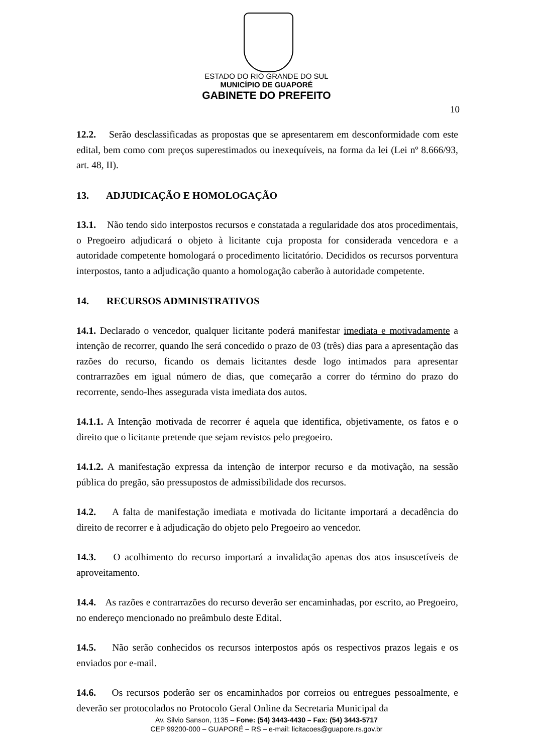ESTADO DO RIO GRANDE DO SUL
MUNICÍPIO DE GUAPORÉ
GABINETE DO PREFEITO
10
12.2. Serão desclassificadas as propostas que se apresentarem em desconformidade com este edital, bem como com preços superestimados ou inexequíveis, na forma da lei (Lei nº 8.666/93, art. 48, II).
13. ADJUDICAÇÃO E HOMOLOGAÇÃO
13.1. Não tendo sido interpostos recursos e constatada a regularidade dos atos procedimentais, o Pregoeiro adjudicará o objeto à licitante cuja proposta for considerada vencedora e a autoridade competente homologará o procedimento licitatório. Decididos os recursos porventura interpostos, tanto a adjudicação quanto a homologação caberão à autoridade competente.
14. RECURSOS ADMINISTRATIVOS
14.1. Declarado o vencedor, qualquer licitante poderá manifestar imediata e motivadamente a intenção de recorrer, quando lhe será concedido o prazo de 03 (três) dias para a apresentação das razões do recurso, ficando os demais licitantes desde logo intimados para apresentar contrarrazões em igual número de dias, que começarão a correr do término do prazo do recorrente, sendo-lhes assegurada vista imediata dos autos.
14.1.1. A Intenção motivada de recorrer é aquela que identifica, objetivamente, os fatos e o direito que o licitante pretende que sejam revistos pelo pregoeiro.
14.1.2. A manifestação expressa da intenção de interpor recurso e da motivação, na sessão pública do pregão, são pressupostos de admissibilidade dos recursos.
14.2. A falta de manifestação imediata e motivada do licitante importará a decadência do direito de recorrer e à adjudicação do objeto pelo Pregoeiro ao vencedor.
14.3. O acolhimento do recurso importará a invalidação apenas dos atos insuscetíveis de aproveitamento.
14.4. As razões e contrarrazões do recurso deverão ser encaminhadas, por escrito, ao Pregoeiro, no endereço mencionado no preâmbulo deste Edital.
14.5. Não serão conhecidos os recursos interpostos após os respectivos prazos legais e os enviados por e-mail.
14.6. Os recursos poderão ser os encaminhados por correios ou entregues pessoalmente, e deverão ser protocolados no Protocolo Geral Online da Secretaria Municipal da
Av. Silvio Sanson, 1135 – Fone: (54) 3443-4430 – Fax: (54) 3443-5717
CEP 99200-000 – GUAPORÉ – RS – e-mail: licitacoes@guapore.rs.gov.br